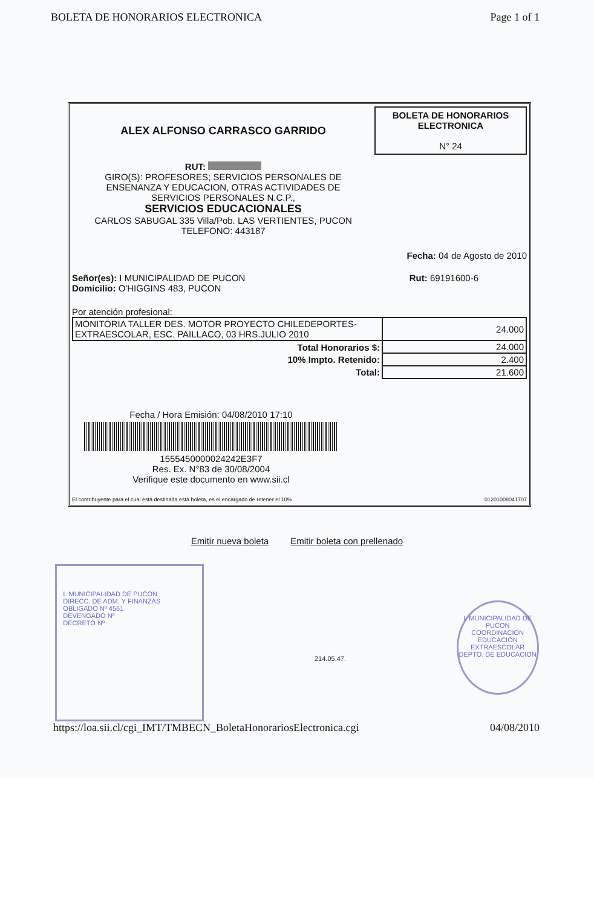BOLETA DE HONORARIOS ELECTRONICA Page 1 of 1
ALEX ALFONSO CARRASCO GARRIDO
RUT:
GIRO(S): PROFESORES; SERVICIOS PERSONALES DE
ENSENANZA Y EDUCACION, OTRAS ACTIVIDADES DE
SERVICIOS PERSONALES N.C.P.,
SERVICIOS EDUCACIONALES
CARLOS SABUGAL 335 Villa/Pob. LAS VERTIENTES, PUCON
TELEFONO: 443187
BOLETA DE HONORARIOS ELECTRONICA
N° 24
Fecha: 04 de Agosto de 2010
Señor(es): I MUNICIPALIDAD DE PUCON
Domicilio: O'HIGGINS 483, PUCON
Rut: 69191600-6
Por atención profesional:
| MONITORIA TALLER DES. MOTOR PROYECTO CHILEDEPORTES-EXTRAESCOLAR, ESC. PAILLACO, 03 HRS.JULIO 2010 | 24.000 |
| Total Honorarios $: | 24.000 |
| 10% Impto. Retenido: | 2.400 |
| Total: | 21.600 |
Fecha / Hora Emisión: 04/08/2010 17:10
1555450000024242E3F7
Res. Ex. N°83 de 30/08/2004
Verifique este documento en www.sii.cl
El contribuyente para el cual está destinada esta boleta, es el encargado de retener el 10%. 01201008041707
Emitir nueva boleta Emitir boleta con prellenado
I. MUNICIPALIDAD DE PUCON
DIRECC. DE ADM. Y FINANZAS
OBLIGADO Nº 4561
DEVENGADO Nº
DECRETO Nº
214.05.47.
I. MUNICIPALIDAD DE PUCON
COORDINACION EDUCACION EXTRAESCOLAR
DEPTO. DE EDUCACION
https://loa.sii.cl/cgi_IMT/TMBECN_BoletaHonorariosElectronica.cgi 04/08/2010